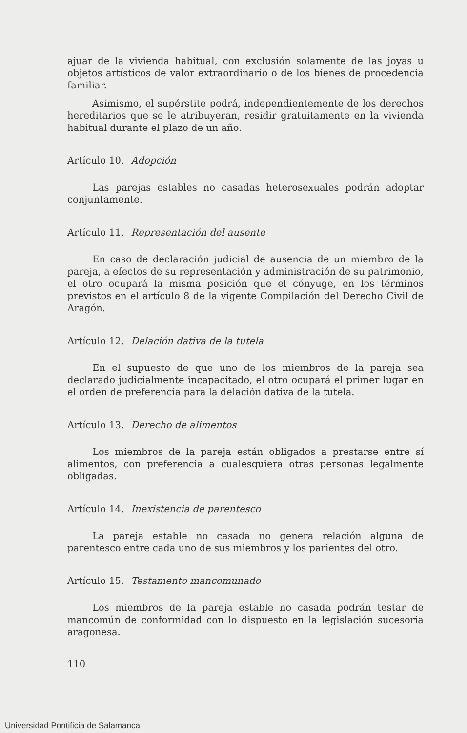ajuar de la vivienda habitual, con exclusión solamente de las joyas u objetos artísticos de valor extraordinario o de los bienes de procedencia familiar.
Asimismo, el supérstite podrá, independientemente de los derechos hereditarios que se le atribuyeran, residir gratuitamente en la vivienda habitual durante el plazo de un año.
Artículo 10. Adopción
Las parejas estables no casadas heterosexuales podrán adoptar conjuntamente.
Artículo 11. Representación del ausente
En caso de declaración judicial de ausencia de un miembro de la pareja, a efectos de su representación y administración de su patrimonio, el otro ocupará la misma posición que el cónyuge, en los términos previstos en el artículo 8 de la vigente Compilación del Derecho Civil de Aragón.
Artículo 12. Delación dativa de la tutela
En el supuesto de que uno de los miembros de la pareja sea declarado judicialmente incapacitado, el otro ocupará el primer lugar en el orden de preferencia para la delación dativa de la tutela.
Artículo 13. Derecho de alimentos
Los miembros de la pareja están obligados a prestarse entre sí alimentos, con preferencia a cualesquiera otras personas legalmente obligadas.
Artículo 14. Inexistencia de parentesco
La pareja estable no casada no genera relación alguna de parentesco entre cada uno de sus miembros y los parientes del otro.
Artículo 15. Testamento mancomunado
Los miembros de la pareja estable no casada podrán testar de mancomún de conformidad con lo dispuesto en la legislación sucesoria aragonesa.
110
Universidad Pontificia de Salamanca